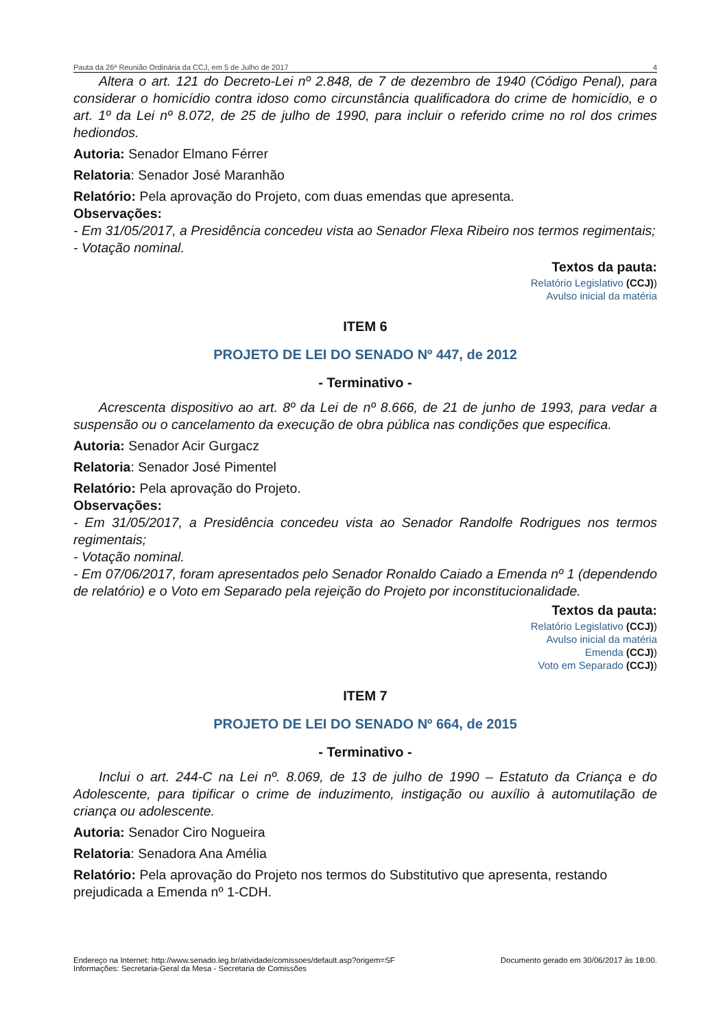Pauta da 26ª Reunião Ordinária da CCJ, em 5 de Julho de 2017 4
Altera o art. 121 do Decreto-Lei nº 2.848, de 7 de dezembro de 1940 (Código Penal), para considerar o homicídio contra idoso como circunstância qualificadora do crime de homicídio, e o art. 1º da Lei nº 8.072, de 25 de julho de 1990, para incluir o referido crime no rol dos crimes hediondos.
Autoria: Senador Elmano Férrer
Relatoria: Senador José Maranhão
Relatório: Pela aprovação do Projeto, com duas emendas que apresenta.
Observações:
- Em 31/05/2017, a Presidência concedeu vista ao Senador Flexa Ribeiro nos termos regimentais;
- Votação nominal.
Textos da pauta:
Relatório Legislativo (CCJ))
Avulso inicial da matéria
ITEM 6
PROJETO DE LEI DO SENADO Nº 447, de 2012
- Terminativo -
Acrescenta dispositivo ao art. 8º da Lei de nº 8.666, de 21 de junho de 1993, para vedar a suspensão ou o cancelamento da execução de obra pública nas condições que especifica.
Autoria: Senador Acir Gurgacz
Relatoria: Senador José Pimentel
Relatório: Pela aprovação do Projeto.
Observações:
- Em 31/05/2017, a Presidência concedeu vista ao Senador Randolfe Rodrigues nos termos regimentais;
- Votação nominal.
- Em 07/06/2017, foram apresentados pelo Senador Ronaldo Caiado a Emenda nº 1 (dependendo de relatório) e o Voto em Separado pela rejeição do Projeto por inconstitucionalidade.
Textos da pauta:
Relatório Legislativo (CCJ))
Avulso inicial da matéria
Emenda (CCJ))
Voto em Separado (CCJ))
ITEM 7
PROJETO DE LEI DO SENADO Nº 664, de 2015
- Terminativo -
Inclui o art. 244-C na Lei nº. 8.069, de 13 de julho de 1990 – Estatuto da Criança e do Adolescente, para tipificar o crime de induzimento, instigação ou auxílio à automutilação de criança ou adolescente.
Autoria: Senador Ciro Nogueira
Relatoria: Senadora Ana Amélia
Relatório: Pela aprovação do Projeto nos termos do Substitutivo que apresenta, restando prejudicada a Emenda nº 1-CDH.
Endereço na Internet: http://www.senado.leg.br/atividade/comissoes/default.asp?origem=SF
Informações: Secretaria-Geral da Mesa - Secretaria de Comissões
Documento gerado em 30/06/2017 às 18:00.